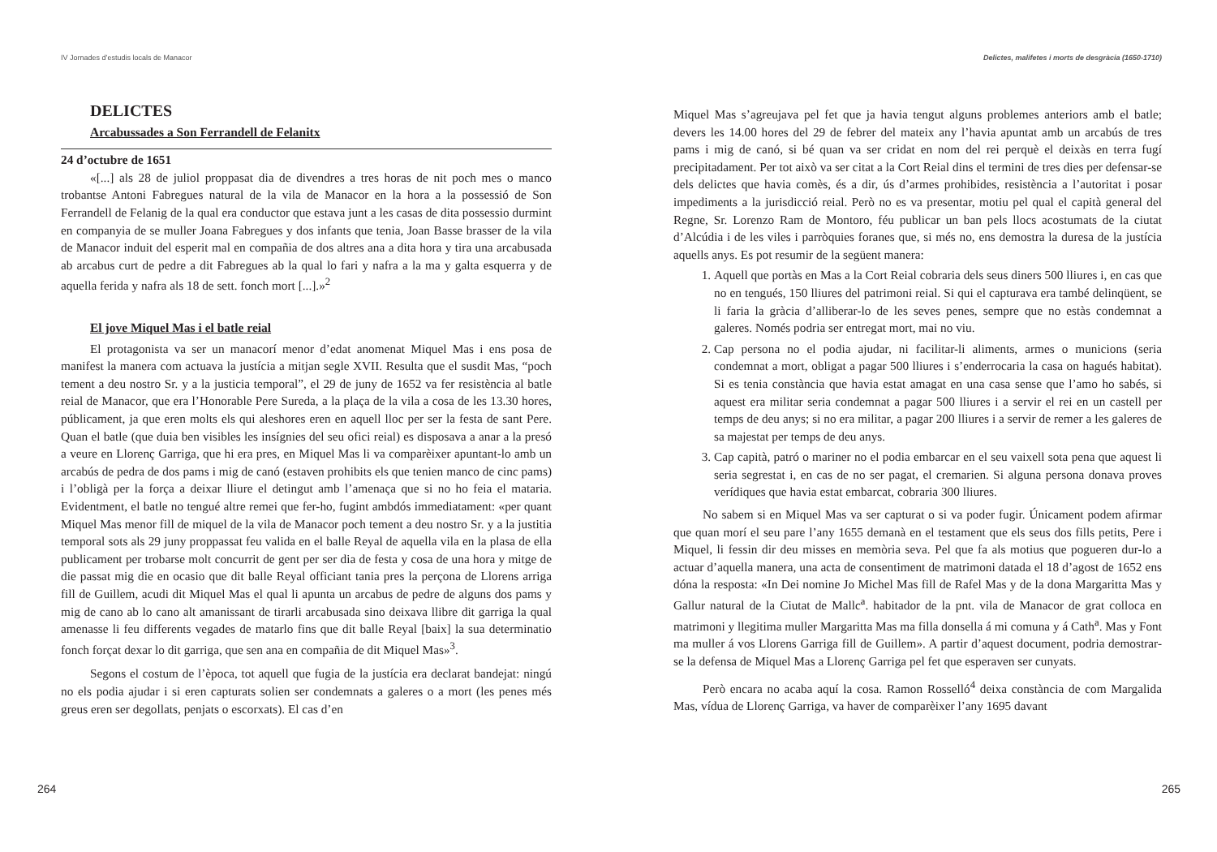IV Jornades d’estudis locals de Manacor
DELICTES
Arcabussades a Son Ferrandell de Felanitx
24 d’octubre de 1651
«[...] als 28 de juliol proppasat dia de divendres a tres horas de nit poch mes o manco trobantse Antoni Fabregues natural de la vila de Manacor en la hora a la possessió de Son Ferrandell de Felanig de la qual era conductor que estava junt a les casas de dita possessio durmint en companyia de se muller Joana Fabregues y dos infants que tenia, Joan Basse brasser de la vila de Manacor induit del esperit mal en compañia de dos altres ana a dita hora y tira una arcabusada ab arcabus curt de pedre a dit Fabregues ab la qual lo fari y nafra a la ma y galta esquerra y de aquella ferida y nafra als 18 de sett. fonch mort [...].»<sup>2</sup>
El jove Miquel Mas i el batle reial
El protagonista va ser un manacorí menor d’edat anomenat Miquel Mas i ens posa de manifest la manera com actuava la justícia a mitjan segle XVII. Resulta que el susdit Mas, “poch tement a deu nostro Sr. y a la justicia temporal”, el 29 de juny de 1652 va fer resistència al batle reial de Manacor, que era l’Honorable Pere Sureda, a la plaça de la vila a cosa de les 13.30 hores, públicament, ja que eren molts els qui aleshores eren en aquell lloc per ser la festa de sant Pere. Quan el batle (que duia ben visibles les insígnies del seu ofici reial) es disposava a anar a la presó a veure en Llorenç Garriga, que hi era pres, en Miquel Mas li va comparèixer apuntant-lo amb un arcabús de pedra de dos pams i mig de canó (estaven prohibits els que tenien manco de cinc pams) i l’obligà per la força a deixar lliure el detingut amb l’amenaça que si no ho feia el mataria. Evidentment, el batle no tengué altre remei que fer-ho, fugint ambdós immediatament: «per quant Miquel Mas menor fill de miquel de la vila de Manacor poch tement a deu nostro Sr. y a la justitia temporal sots als 29 juny proppassat feu valida en el balle Reyal de aquella vila en la plasa de ella publicament per trobarse molt concurrit de gent per ser dia de festa y cosa de una hora y mitge de die passat mig die en ocasio que dit balle Reyal officiant tania pres la perçona de Llorens arriga fill de Guillem, acudi dit Miquel Mas el qual li apunta un arcabus de pedre de alguns dos pams y mig de cano ab lo cano alt amanissant de tirarli arcabusada sino deixava llibre dit garriga la qual amenasse li feu differents vegades de matarlo fins que dit balle Reyal [baix] la sua determinatio fonch forçat dexar lo dit garriga, que sen ana en compañia de dit Miquel Mas»<sup>3</sup>.
Segons el costum de l’època, tot aquell que fugia de la justícia era declarat bandejat: ningú no els podia ajudar i si eren capturats solien ser condemnats a galeres o a mort (les penes més greus eren ser degollats, penjats o escorxats). El cas d’en
264
Delictes, malifetes i morts de desgràcia (1650-1710)
Miquel Mas s’agreujava pel fet que ja havia tengut alguns problemes anteriors amb el batle; devers les 14.00 hores del 29 de febrer del mateix any l’havia apuntat amb un arcabús de tres pams i mig de canó, si bé quan va ser cridat en nom del rei perquè el deixàs en terra fugí precipitadament. Per tot això va ser citat a la Cort Reial dins el termini de tres dies per defensar-se dels delictes que havia comès, és a dir, ús d’armes prohibides, resistència a l’autoritat i posar impediments a la jurisdicció reial. Però no es va presentar, motiu pel qual el capità general del Regne, Sr. Lorenzo Ram de Montoro, féu publicar un ban pels llocs acostumats de la ciutat d’Alcúdia i de les viles i parròquies foranes que, si més no, ens demostra la duresa de la justícia aquells anys. Es pot resumir de la següent manera:
1. Aquell que portàs en Mas a la Cort Reial cobraria dels seus diners 500 lliures i, en cas que no en tengués, 150 lliures del patrimoni reial. Si qui el capturava era també delinqüent, se li faria la gràcia d’alliberar-lo de les seves penes, sempre que no estàs condemnat a galeres. Només podria ser entregat mort, mai no viu.
2. Cap persona no el podia ajudar, ni facilitar-li aliments, armes o municions (seria condemnat a mort, obligat a pagar 500 lliures i s’enderrocaria la casa on hagués habitat). Si es tenia constància que havia estat amagat en una casa sense que l’amo ho sabés, si aquest era militar seria condemnat a pagar 500 lliures i a servir el rei en un castell per temps de deu anys; si no era militar, a pagar 200 lliures i a servir de remer a les galeres de sa majestat per temps de deu anys.
3. Cap capità, patró o mariner no el podia embarcar en el seu vaixell sota pena que aquest li seria segrestat i, en cas de no ser pagat, el cremarien. Si alguna persona donava proves verídiques que havia estat embarcat, cobraria 300 lliures.
No sabem si en Miquel Mas va ser capturat o si va poder fugir. Únicament podem afirmar que quan morí el seu pare l’any 1655 demanà en el testament que els seus dos fills petits, Pere i Miquel, li fessin dir deu misses en memòria seva. Pel que fa als motius que pogueren dur-lo a actuar d’aquella manera, una acta de consentiment de matrimoni datada el 18 d’agost de 1652 ens dóna la resposta: «In Dei nomine Jo Michel Mas fill de Rafel Mas y de la dona Margaritta Mas y Gallur natural de la Ciutat de Mallc<sup>a</sup>. habitador de la pnt. vila de Manacor de grat colloca en matrimoni y llegitima muller Margaritta Mas ma filla donsella á mi comuna y á Cath<sup>a</sup>. Mas y Font ma muller á vos Llorens Garriga fill de Guillem». A partir d’aquest document, podria demostrar-se la defensa de Miquel Mas a Llorenç Garriga pel fet que esperaven ser cunyats.
Però encara no acaba aquí la cosa. Ramon Rosselló<sup>4</sup> deixa constància de com Margalida Mas, vídua de Llorenç Garriga, va haver de comparèixer l’any 1695 davant
265